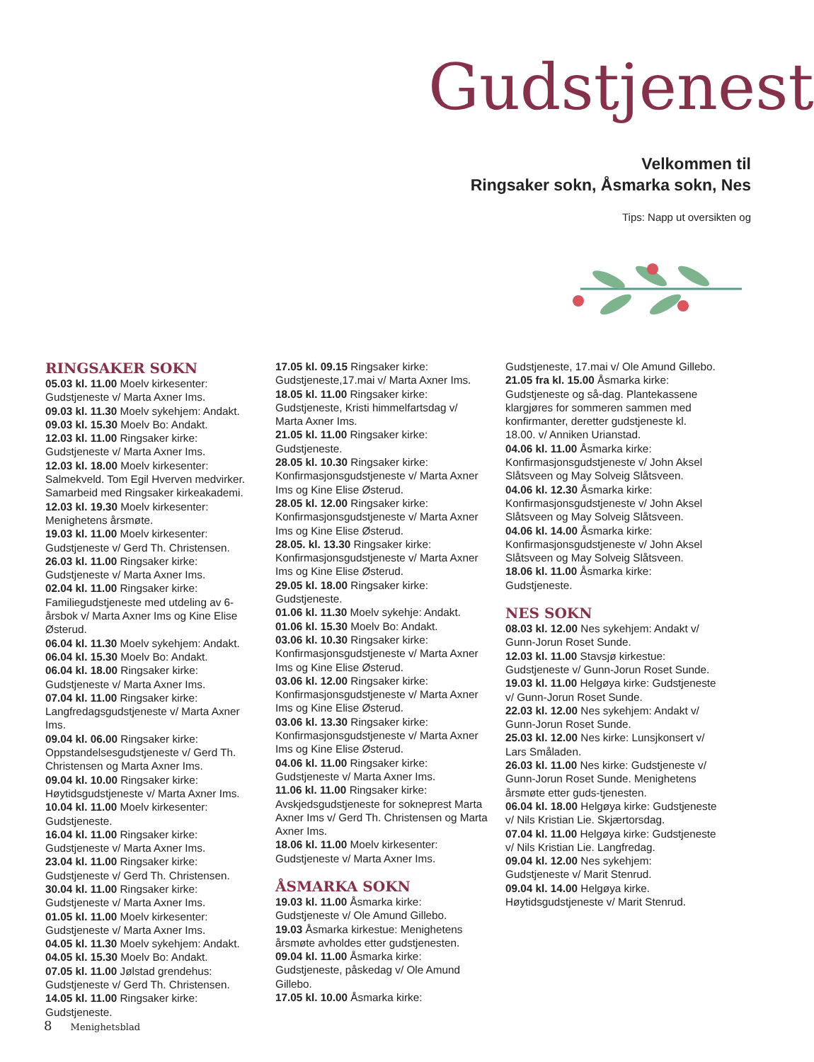Gudstjenest
Velkommen til
Ringsaker sokn, Åsmarka sokn, Nes
Tips: Napp ut oversikten og
RINGSAKER SOKN
05.03 kl. 11.00 Moelv kirkesenter: Gudstjeneste v/ Marta Axner Ims.
09.03 kl. 11.30 Moelv sykehjem: Andakt.
09.03 kl. 15.30 Moelv Bo: Andakt.
12.03 kl. 11.00 Ringsaker kirke: Gudstjeneste v/ Marta Axner Ims.
12.03 kl. 18.00 Moelv kirkesenter: Salmekveld. Tom Egil Hverven medvirker. Samarbeid med Ringsaker kirkeakademi.
12.03 kl. 19.30 Moelv kirkesenter: Menighetens årsmøte.
19.03 kl. 11.00 Moelv kirkesenter: Gudstjeneste v/ Gerd Th. Christensen.
26.03 kl. 11.00 Ringsaker kirke: Gudstjeneste v/ Marta Axner Ims.
02.04 kl. 11.00 Ringsaker kirke: Familiegudstjeneste med utdeling av 6-årsbok v/ Marta Axner Ims og Kine Elise Østerud.
06.04 kl. 11.30 Moelv sykehjem: Andakt.
06.04 kl. 15.30 Moelv Bo: Andakt.
06.04 kl. 18.00 Ringsaker kirke: Gudstjeneste v/ Marta Axner Ims.
07.04 kl. 11.00 Ringsaker kirke: Langfredagsgudstjeneste v/ Marta Axner Ims.
09.04 kl. 06.00 Ringsaker kirke: Oppstandelsesgudstjeneste v/ Gerd Th. Christensen og Marta Axner Ims.
09.04 kl. 10.00 Ringsaker kirke: Høytidsgudstjeneste v/ Marta Axner Ims.
10.04 kl. 11.00 Moelv kirkesenter: Gudstjeneste.
16.04 kl. 11.00 Ringsaker kirke: Gudstjeneste v/ Marta Axner Ims.
23.04 kl. 11.00 Ringsaker kirke: Gudstjeneste v/ Gerd Th. Christensen.
30.04 kl. 11.00 Ringsaker kirke: Gudstjeneste v/ Marta Axner Ims.
01.05 kl. 11.00 Moelv kirkesenter: Gudstjeneste v/ Marta Axner Ims.
04.05 kl. 11.30 Moelv sykehjem: Andakt.
04.05 kl. 15.30 Moelv Bo: Andakt.
07.05 kl. 11.00 Jølstad grendehus: Gudstjeneste v/ Gerd Th. Christensen.
14.05 kl. 11.00 Ringsaker kirke: Gudstjeneste.
17.05 kl. 09.15 Ringsaker kirke: Gudstjeneste,17.mai v/ Marta Axner Ims.
18.05 kl. 11.00 Ringsaker kirke: Gudstjeneste, Kristi himmelfartsdag v/ Marta Axner Ims.
21.05 kl. 11.00 Ringsaker kirke: Gudstjeneste.
28.05 kl. 10.30 Ringsaker kirke: Konfirmasjonsgudstjeneste v/ Marta Axner Ims og Kine Elise Østerud.
28.05 kl. 12.00 Ringsaker kirke: Konfirmasjonsgudstjeneste v/ Marta Axner Ims og Kine Elise Østerud.
28.05. kl. 13.30 Ringsaker kirke: Konfirmasjonsgudstjeneste v/ Marta Axner Ims og Kine Elise Østerud.
29.05 kl. 18.00 Ringsaker kirke: Gudstjeneste.
01.06 kl. 11.30 Moelv sykehje: Andakt.
01.06 kl. 15.30 Moelv Bo: Andakt.
03.06 kl. 10.30 Ringsaker kirke: Konfirmasjonsgudstjeneste v/ Marta Axner Ims og Kine Elise Østerud.
03.06 kl. 12.00 Ringsaker kirke: Konfirmasjonsgudstjeneste v/ Marta Axner Ims og Kine Elise Østerud.
03.06 kl. 13.30 Ringsaker kirke: Konfirmasjonsgudstjeneste v/ Marta Axner Ims og Kine Elise Østerud.
04.06 kl. 11.00 Ringsaker kirke: Gudstjeneste v/ Marta Axner Ims.
11.06 kl. 11.00 Ringsaker kirke: Avskjedsgudstjeneste for sokneprest Marta Axner Ims v/ Gerd Th. Christensen og Marta Axner Ims.
18.06 kl. 11.00 Moelv kirkesenter: Gudstjeneste v/ Marta Axner Ims.
ÅSMARKA SOKN
19.03 kl. 11.00 Åsmarka kirke: Gudstjeneste v/ Ole Amund Gillebo.
19.03 Åsmarka kirkestue: Menighetens årsmøte avholdes etter gudstjenesten.
09.04 kl. 11.00 Åsmarka kirke: Gudstjeneste, påskedag v/ Ole Amund Gillebo.
17.05 kl. 10.00 Åsmarka kirke:
Gudstjeneste, 17.mai v/ Ole Amund Gillebo.
21.05 fra kl. 15.00 Åsmarka kirke: Gudstjeneste og så-dag. Plantekassene klargjøres for sommeren sammen med konfirmanter, deretter gudstjeneste kl. 18.00. v/ Anniken Urianstad.
04.06 kl. 11.00 Åsmarka kirke: Konfirmasjonsgudstjeneste v/ John Aksel Slåtsveen og May Solveig Slåtsveen.
04.06 kl. 12.30 Åsmarka kirke: Konfirmasjonsgudstjeneste v/ John Aksel Slåtsveen og May Solveig Slåtsveen.
04.06 kl. 14.00 Åsmarka kirke: Konfirmasjonsgudstjeneste v/ John Aksel Slåtsveen og May Solveig Slåtsveen.
18.06 kl. 11.00 Åsmarka kirke: Gudstjeneste.
NES SOKN
08.03 kl. 12.00 Nes sykehjem: Andakt v/ Gunn-Jorun Roset Sunde.
12.03 kl. 11.00 Stavsjø kirkestue: Gudstjeneste v/ Gunn-Jorun Roset Sunde.
19.03 kl. 11.00 Helgøya kirke: Gudstjeneste v/ Gunn-Jorun Roset Sunde.
22.03 kl. 12.00 Nes sykehjem: Andakt v/ Gunn-Jorun Roset Sunde.
25.03 kl. 12.00 Nes kirke: Lunsjkonsert v/ Lars Småladen.
26.03 kl. 11.00 Nes kirke: Gudstjeneste v/ Gunn-Jorun Roset Sunde. Menighetens årsmøte etter guds-tjenesten.
06.04 kl. 18.00 Helgøya kirke: Gudstjeneste v/ Nils Kristian Lie. Skjærtorsdag.
07.04 kl. 11.00 Helgøya kirke: Gudstjeneste v/ Nils Kristian Lie. Langfredag.
09.04 kl. 12.00 Nes sykehjem: Gudstjeneste v/ Marit Stenrud.
09.04 kl. 14.00 Helgøya kirke. Høytidsgudstjeneste v/ Marit Stenrud.
8 Menighetsblad